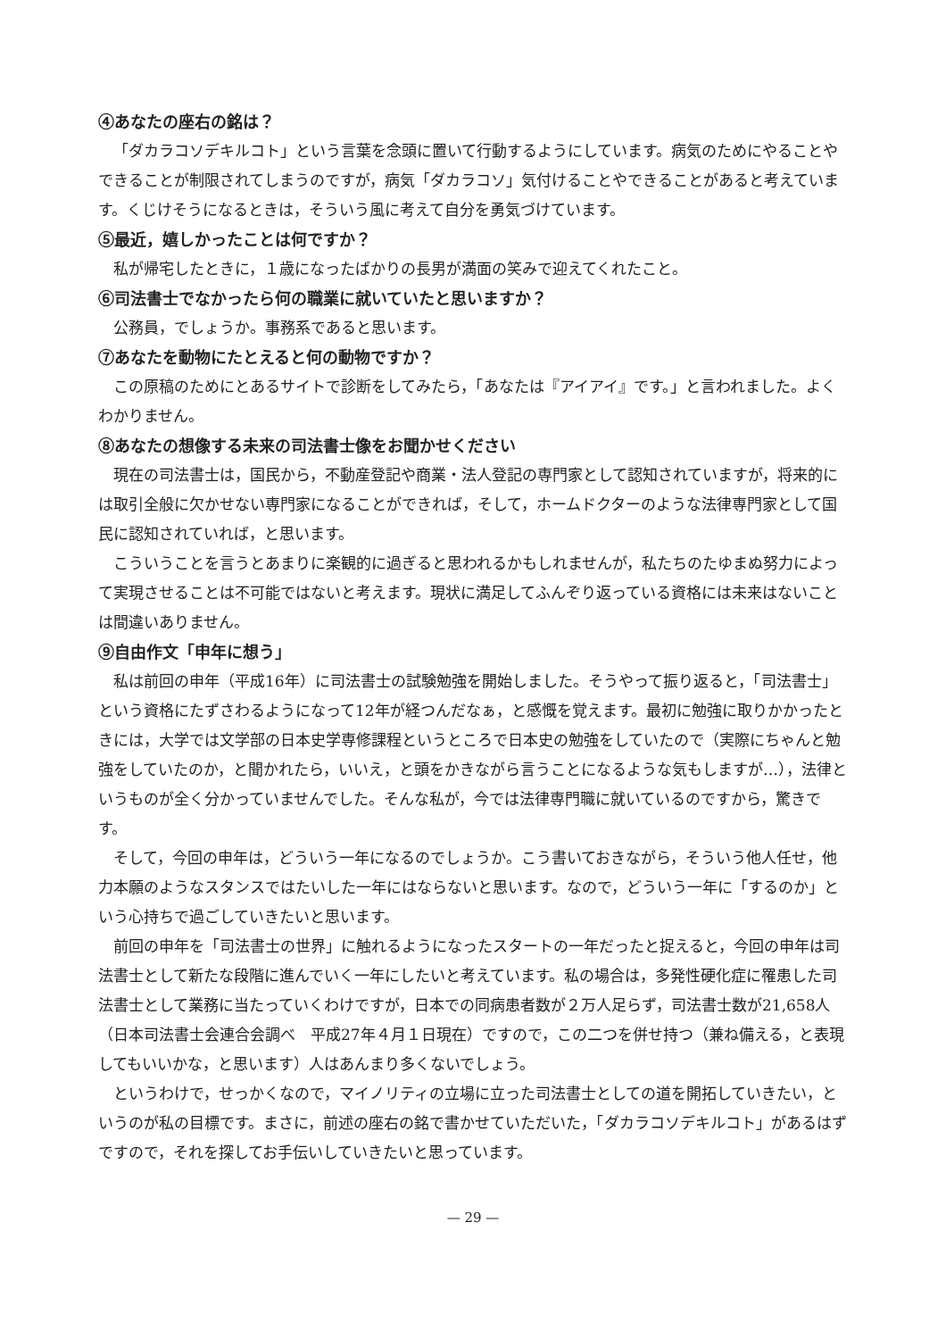④あなたの座右の銘は？
「ダカラコソデキルコト」という言葉を念頭に置いて行動するようにしています。病気のためにやることやできることが制限されてしまうのですが，病気「ダカラコソ」気付けることやできることがあると考えています。くじけそうになるときは，そういう風に考えて自分を勇気づけています。
⑤最近，嬉しかったことは何ですか？
私が帰宅したときに，１歳になったばかりの長男が満面の笑みで迎えてくれたこと。
⑥司法書士でなかったら何の職業に就いていたと思いますか？
公務員，でしょうか。事務系であると思います。
⑦あなたを動物にたとえると何の動物ですか？
この原稿のためにとあるサイトで診断をしてみたら，「あなたは『アイアイ』です。」と言われました。よくわかりません。
⑧あなたの想像する未来の司法書士像をお聞かせください
現在の司法書士は，国民から，不動産登記や商業・法人登記の専門家として認知されていますが，将来的には取引全般に欠かせない専門家になることができれば，そして，ホームドクターのような法律専門家として国民に認知されていれば，と思います。
こういうことを言うとあまりに楽観的に過ぎると思われるかもしれませんが，私たちのたゆまぬ努力によって実現させることは不可能ではないと考えます。現状に満足してふんぞり返っている資格には未来はないことは間違いありません。
⑨自由作文「申年に想う」
私は前回の申年（平成16年）に司法書士の試験勉強を開始しました。そうやって振り返ると，「司法書士」という資格にたずさわるようになって12年が経つんだなぁ，と感慨を覚えます。最初に勉強に取りかかったときには，大学では文学部の日本史学専修課程というところで日本史の勉強をしていたので（実際にちゃんと勉強をしていたのか，と聞かれたら，いいえ，と頭をかきながら言うことになるような気もしますが…），法律というものが全く分かっていませんでした。そんな私が，今では法律専門職に就いているのですから，驚きです。
そして，今回の申年は，どういう一年になるのでしょうか。こう書いておきながら，そういう他人任せ，他力本願のようなスタンスではたいした一年にはならないと思います。なので，どういう一年に「するのか」という心持ちで過ごしていきたいと思います。
前回の申年を「司法書士の世界」に触れるようになったスタートの一年だったと捉えると，今回の申年は司法書士として新たな段階に進んでいく一年にしたいと考えています。私の場合は，多発性硬化症に罹患した司法書士として業務に当たっていくわけですが，日本での同病患者数が２万人足らず，司法書士数が21,658人（日本司法書士会連合会調べ　平成27年４月１日現在）ですので，この二つを併せ持つ（兼ね備える，と表現してもいいかな，と思います）人はあんまり多くないでしょう。
というわけで，せっかくなので，マイノリティの立場に立った司法書士としての道を開拓していきたい，というのが私の目標です。まさに，前述の座右の銘で書かせていただいた，「ダカラコソデキルコト」があるはずですので，それを探してお手伝いしていきたいと思っています。
— 29 —